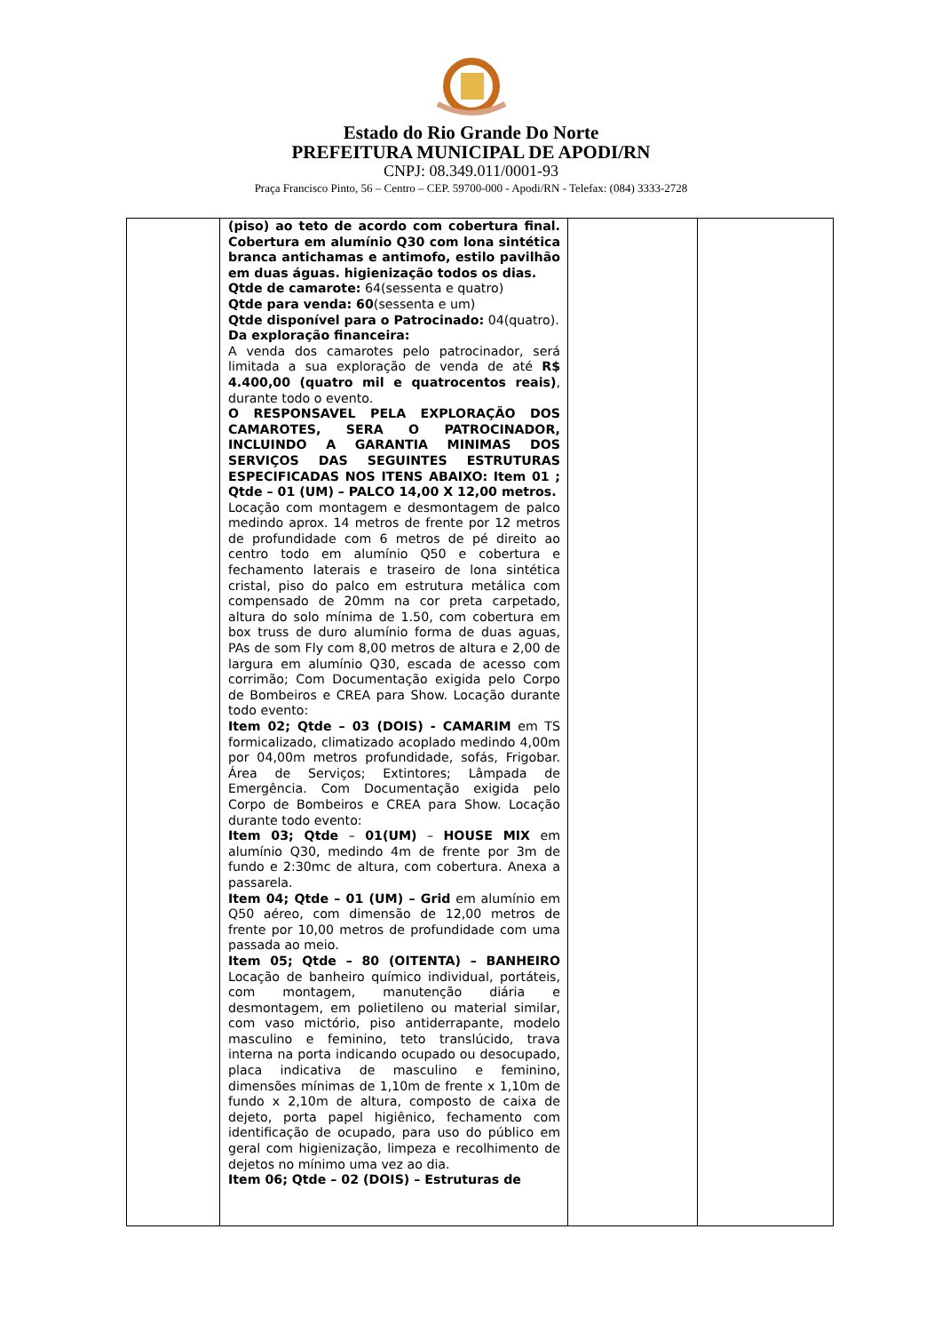Estado do Rio Grande Do Norte
PREFEITURA MUNICIPAL DE APODI/RN
CNPJ: 08.349.011/0001-93
Praça Francisco Pinto, 56 – Centro – CEP. 59700-000 - Apodi/RN - Telefax: (084) 3333-2728
| | (piso) ao teto de acordo com cobertura final. Cobertura em alumínio Q30 com lona sintética branca antichamas e antimofo, estilo pavilhão em duas águas. higienização todos os dias. Qtde de camarote: 64(sessenta e quatro) Qtde para venda: 60 (sessenta e um) Qtde disponível para o Patrocinado: 04(quatro). Da exploração financeira: A venda dos camarotes pelo patrocinador, será limitada a sua exploração de venda de até R$ 4.400,00 (quatro mil e quatrocentos reais) , durante todo o evento. O RESPONSAVEL PELA EXPLORAÇÃO DOS CAMAROTES, SERA O PATROCINADOR, INCLUINDO A GARANTIA MINIMAS DOS SERVIÇOS DAS SEGUINTES ESTRUTURAS ESPECIFICADAS NOS ITENS ABAIXO: Item 01 ; Qtde – 01 (UM) – PALCO 14,00 X 12,00 metros. Locação com montagem e desmontagem de palco medindo aprox. 14 metros de frente por 12 metros de profundidade com 6 metros de pé direito ao centro todo em alumínio Q50 e cobertura e fechamento laterais e traseiro de lona sintética cristal, piso do palco em estrutura metálica com compensado de 20mm na cor preta carpetado, altura do solo mínima de 1.50, com cobertura em box truss de duro alumínio forma de duas aguas, PAs de som Fly com 8,00 metros de altura e 2,00 de largura em alumínio Q30, escada de acesso com corrimão; Com Documentação exigida pelo Corpo de Bombeiros e CREA para Show. Locação durante todo evento: Item 02; Qtde – 03 (DOIS) - CAMARIM em TS formicalizado, climatizado acoplado medindo 4,00m por 04,00m metros profundidade, sofás, Frigobar. Área de Serviços; Extintores; Lâmpada de Emergência. Com Documentação exigida pelo Corpo de Bombeiros e CREA para Show. Locação durante todo evento: Item 03; Qtde – 01(UM) – HOUSE MIX em alumínio Q30, medindo 4m de frente por 3m de fundo e 2:30mc de altura, com cobertura. Anexa a passarela. Item 04; Qtde – 01 (UM) – Grid em alumínio em Q50 aéreo, com dimensão de 12,00 metros de frente por 10,00 metros de profundidade com uma passada ao meio. Item 05; Qtde – 80 (OITENTA) – BANHEIRO Locação de banheiro químico individual, portáteis, com montagem, manutenção diária e desmontagem, em polietileno ou material similar, com vaso mictório, piso antiderrapante, modelo masculino e feminino, teto translúcido, trava interna na porta indicando ocupado ou desocupado, placa indicativa de masculino e feminino, dimensões mínimas de 1,10m de frente x 1,10m de fundo x 2,10m de altura, composto de caixa de dejeto, porta papel higiênico, fechamento com identificação de ocupado, para uso do público em geral com higienização, limpeza e recolhimento de dejetos no mínimo uma vez ao dia. Item 06; Qtde – 02 (DOIS) – Estruturas de | | |